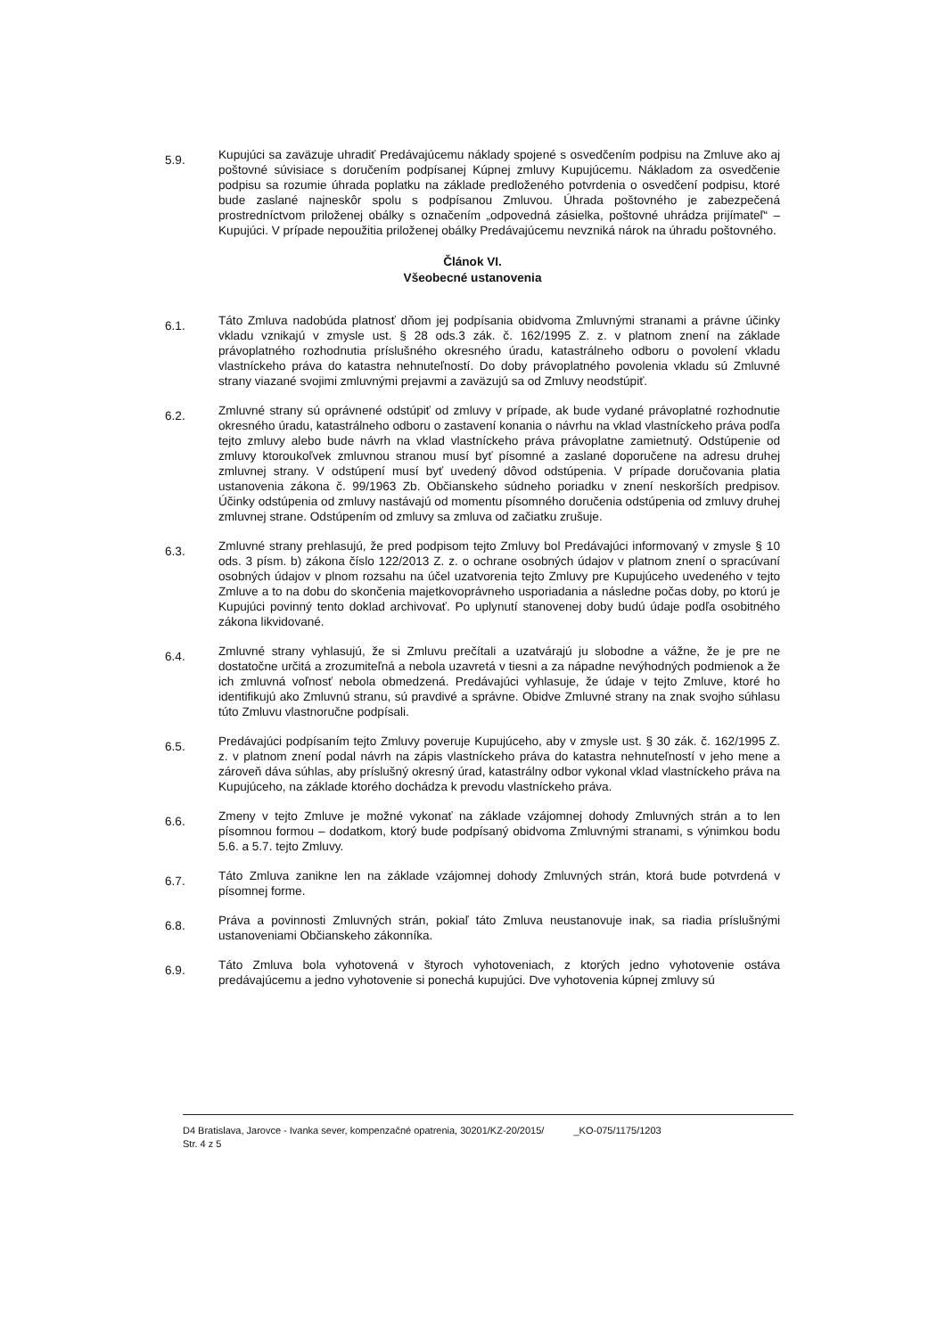5.9.
Kupujúci sa zaväzuje uhradiť Predávajúcemu náklady spojené s osvedčením podpisu na Zmluve ako aj poštovné súvisiace s doručením podpísanej Kúpnej zmluvy Kupujúcemu. Nákladom za osvedčenie podpisu sa rozumie úhrada poplatku na základe predloženého potvrdenia o osvedčení podpisu, ktoré bude zaslané najneskôr spolu s podpísanou Zmluvou. Úhrada poštovného je zabezpečená prostredníctvom priloženej obálky s označením „odpovedná zásielka, poštovné uhrádza prijímateľ“ – Kupujúci. V prípade nepoužitia priloženej obálky Predávajúcemu nevzniká nárok na úhradu poštovného.
Článok VI.
Všeobecné ustanovenia
6.1.
Táto Zmluva nadobúda platnosť dňom jej podpísania obidvoma Zmluvnými stranami a právne účinky vkladu vznikajú v zmysle ust. § 28 ods.3 zák. č. 162/1995 Z. z. v platnom znení na základe právoplatného rozhodnutia príslušného okresného úradu, katastrálneho odboru o povolení vkladu vlastníckeho práva do katastra nehnuteľností. Do doby právoplatného povolenia vkladu sú Zmluvné strany viazané svojimi zmluvnými prejavmi a zaväzujú sa od Zmluvy neodstúpiť.
6.2.
Zmluvné strany sú oprávnené odstúpiť od zmluvy v prípade, ak bude vydané právoplatné rozhodnutie okresného úradu, katastrálneho odboru o zastavení konania o návrhu na vklad vlastníckeho práva podľa tejto zmluvy alebo bude návrh na vklad vlastníckeho práva právoplatne zamietnutý. Odstúpenie od zmluvy ktoroukoľvek zmluvnou stranou musí byť písomné a zaslané doporučene na adresu druhej zmluvnej strany. V odstúpení musí byť uvedený dôvod odstúpenia. V prípade doručovania platia ustanovenia zákona č. 99/1963 Zb. Občianskeho súdneho poriadku v znení neskorších predpisov. Účinky odstúpenia od zmluvy nastávajú od momentu písomného doručenia odstúpenia od zmluvy druhej zmluvnej strane. Odstúpením od zmluvy sa zmluva od začiatku zrušuje.
6.3.
Zmluvné strany prehlasujú, že pred podpisom tejto Zmluvy bol Predávajúci informovaný v zmysle § 10 ods. 3 písm. b) zákona číslo 122/2013 Z. z. o ochrane osobných údajov v platnom znení o spracúvaní osobných údajov v plnom rozsahu na účel uzatvorenia tejto Zmluvy pre Kupujúceho uvedeného v tejto Zmluve a to na dobu do skončenia majetkovoprávneho usporiadania a následne počas doby, po ktorú je Kupujúci povinný tento doklad archivovať. Po uplynutí stanovenej doby budú údaje podľa osobitného zákona likvidované.
6.4.
Zmluvné strany vyhlasujú, že si Zmluvu prečítali a uzatvárajú ju slobodne a vážne, že je pre ne dostatočne určitá a zrozumiteľná a nebola uzavretá v tiesni a za nápadne nevýhodných podmienok a že ich zmluvná voľnosť nebola obmedzená. Predávajúci vyhlasuje, že údaje v tejto Zmluve, ktoré ho identifikujú ako Zmluvnú stranu, sú pravdivé a správne. Obidve Zmluvné strany na znak svojho súhlasu túto Zmluvu vlastnoručne podpísali.
6.5.
Predávajúci podpísaním tejto Zmluvy poveruje Kupujúceho, aby v zmysle ust. § 30 zák. č. 162/1995 Z. z. v platnom znení podal návrh na zápis vlastníckeho práva do katastra nehnuteľností v jeho mene a zároveň dáva súhlas, aby príslušný okresný úrad, katastrálny odbor vykonal vklad vlastníckeho práva na Kupujúceho, na základe ktorého dochádza k prevodu vlastníckeho práva.
6.6.
Zmeny v tejto Zmluve je možné vykonať na základe vzájomnej dohody Zmluvných strán a to len písomnou formou – dodatkom, ktorý bude podpísaný obidvoma Zmluvnými stranami, s výnimkou bodu 5.6. a 5.7. tejto Zmluvy.
6.7.
Táto Zmluva zanikne len na základe vzájomnej dohody Zmluvných strán, ktorá bude potvrdená v písomnej forme.
6.8.
Práva a povinnosti Zmluvných strán, pokiaľ táto Zmluva neustanovuje inak, sa riadia príslušnými ustanoveniami Občianskeho zákonníka.
6.9.
Táto Zmluva bola vyhotovená v štyroch vyhotoveniach, z ktorých jedno vyhotovenie ostáva predávajúcemu a jedno vyhotovenie si ponechá kupujúci. Dve vyhotovenia kúpnej zmluvy sú
D4 Bratislava, Jarovce - Ivanka sever, kompenzačné opatrenia, 30201/KZ-20/2015/ _KO-075/1175/1203
Str. 4 z 5